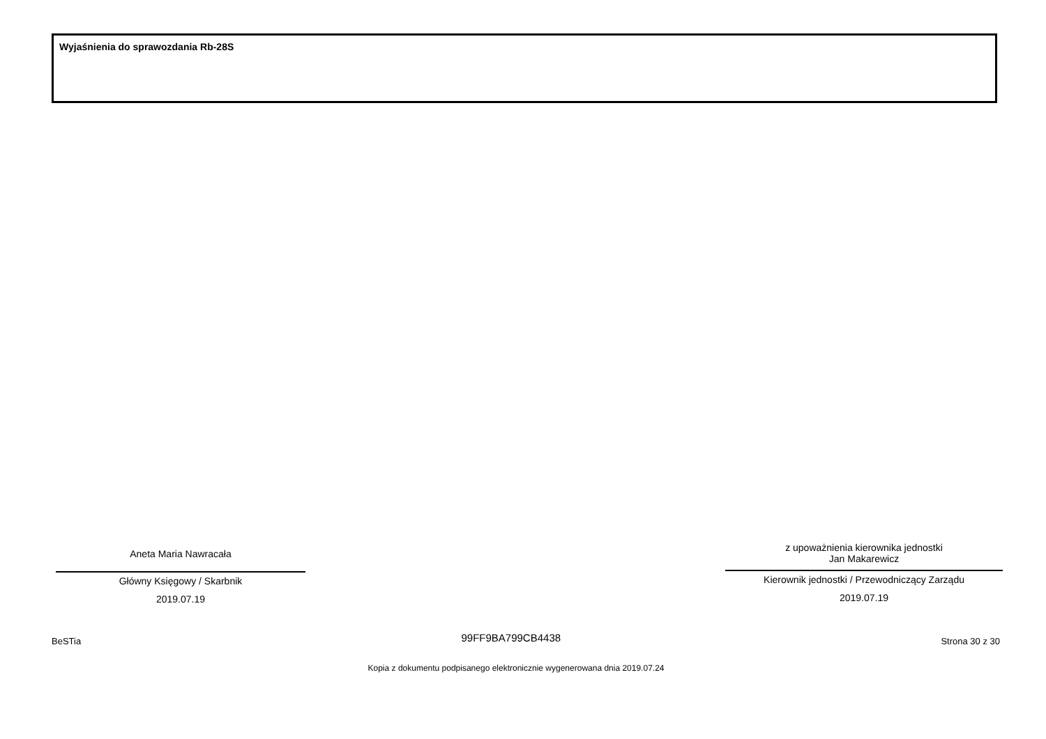Wyjaśnienia do sprawozdania Rb-28S
Aneta Maria Nawracała
Główny Księgowy / Skarbnik
2019.07.19
z upoważnienia kierownika jednostki
Jan Makarewicz
Kierownik jednostki / Przewodniczący Zarządu
2019.07.19
BeSTia 99FF9BA799CB4438 Strona 30 z 30
Kopia z dokumentu podpisanego elektronicznie wygenerowana dnia 2019.07.24